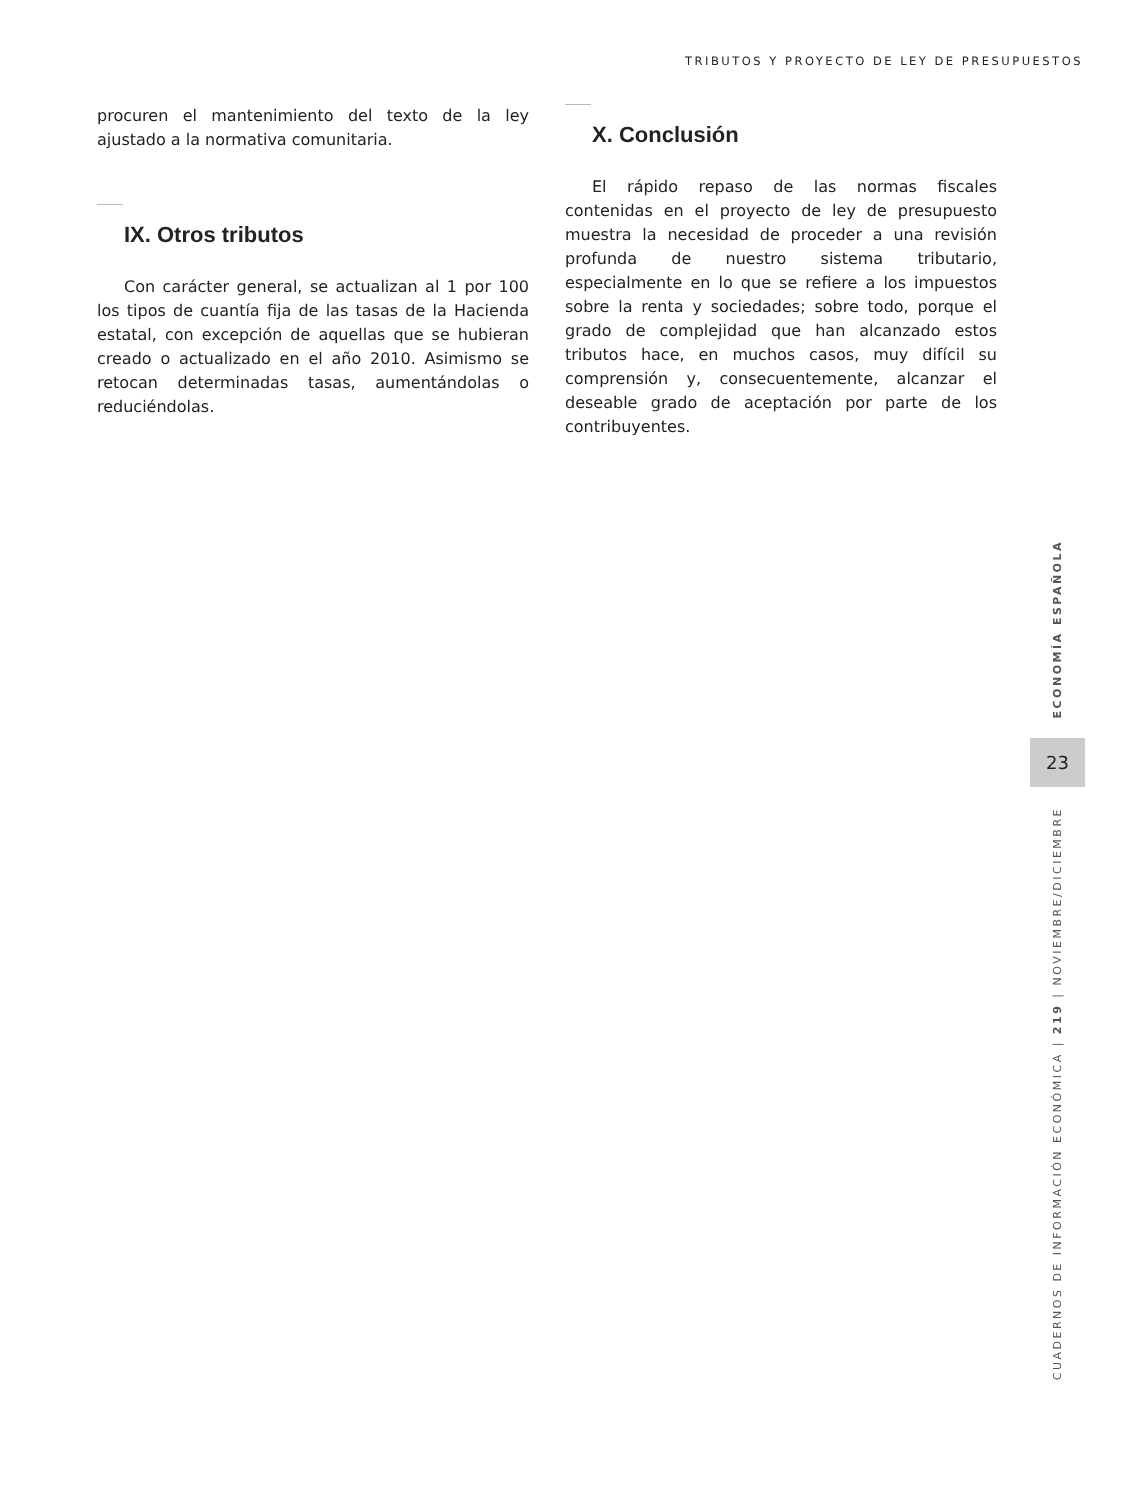TRIBUTOS Y PROYECTO DE LEY DE PRESUPUESTOS
procuren el mantenimiento del texto de la ley ajustado a la normativa comunitaria.
IX. Otros tributos
Con carácter general, se actualizan al 1 por 100 los tipos de cuantía fija de las tasas de la Hacienda estatal, con excepción de aquellas que se hubieran creado o actualizado en el año 2010. Asimismo se retocan determinadas tasas, aumentándolas o reduciéndolas.
X. Conclusión
El rápido repaso de las normas fiscales contenidas en el proyecto de ley de presupuesto muestra la necesidad de proceder a una revisión profunda de nuestro sistema tributario, especialmente en lo que se refiere a los impuestos sobre la renta y sociedades; sobre todo, porque el grado de complejidad que han alcanzado estos tributos hace, en muchos casos, muy difícil su comprensión y, consecuentemente, alcanzar el deseable grado de aceptación por parte de los contribuyentes.
ECONOMÍA ESPAÑOLA
23
CUADERNOS DE INFORMACIÓN ECONÓMICA | 219 | NOVIEMBRE/DICIEMBRE